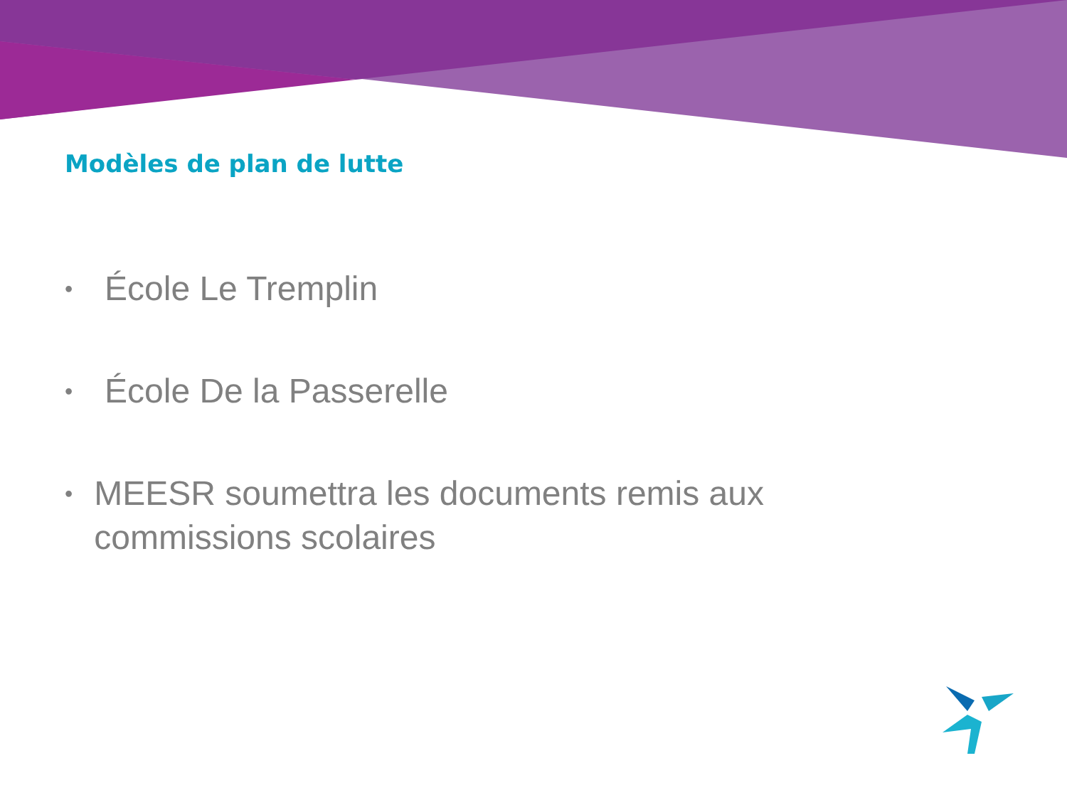Modèles de plan de lutte
• École Le Tremplin
• École De la Passerelle
• MEESR soumettra les documents remis aux commissions scolaires